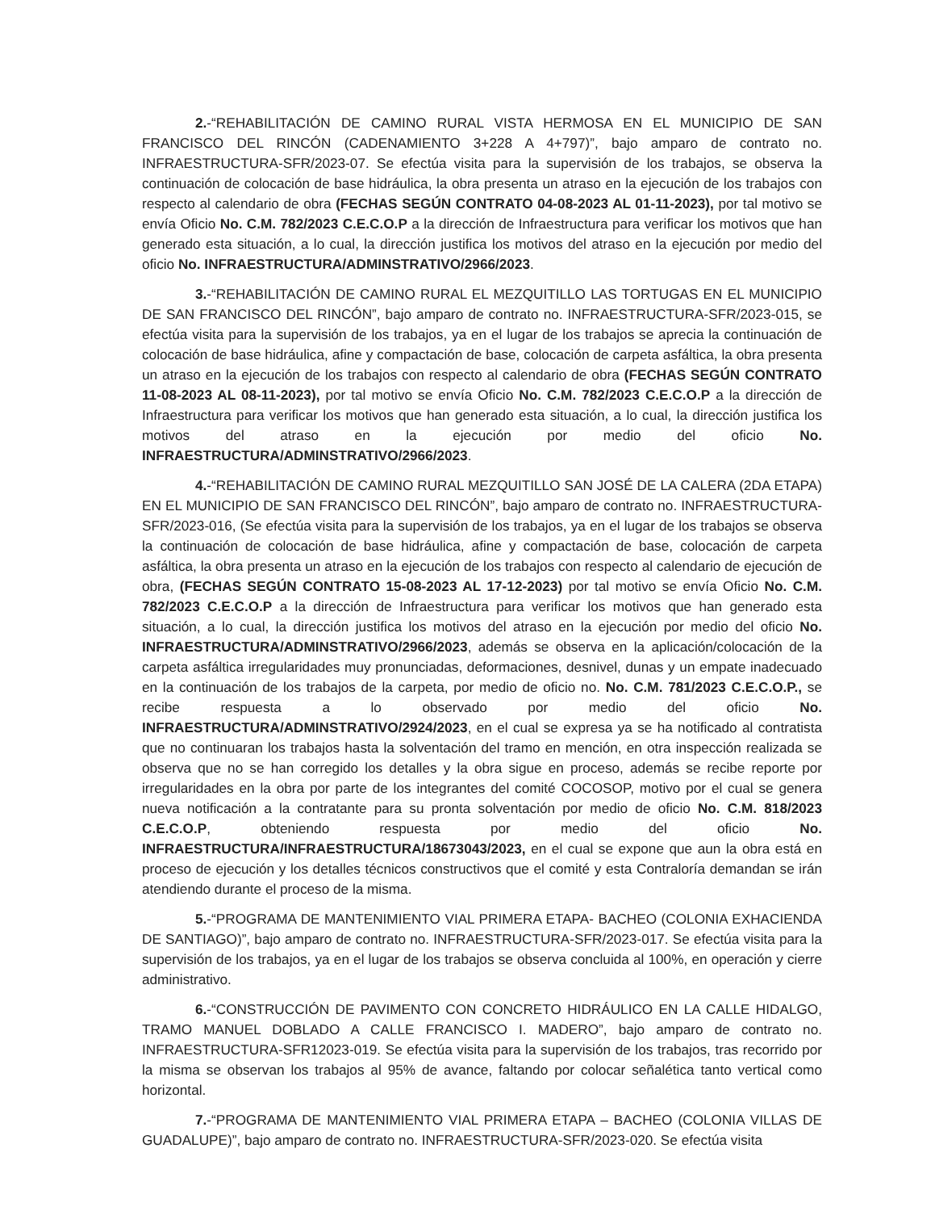2.-“REHABILITACIÓN DE CAMINO RURAL VISTA HERMOSA EN EL MUNICIPIO DE SAN FRANCISCO DEL RINCÓN (CADENAMIENTO 3+228 A 4+797)”, bajo amparo de contrato no. INFRAESTRUCTURA-SFR/2023-07. Se efectúa visita para la supervisión de los trabajos, se observa la continuación de colocación de base hidráulica, la obra presenta un atraso en la ejecución de los trabajos con respecto al calendario de obra (FECHAS SEGÚN CONTRATO 04-08-2023 AL 01-11-2023), por tal motivo se envía Oficio No. C.M. 782/2023 C.E.C.O.P a la dirección de Infraestructura para verificar los motivos que han generado esta situación, a lo cual, la dirección justifica los motivos del atraso en la ejecución por medio del oficio No. INFRAESTRUCTURA/ADMINSTRATIVO/2966/2023.
3.-“REHABILITACIÓN DE CAMINO RURAL EL MEZQUITILLO LAS TORTUGAS EN EL MUNICIPIO DE SAN FRANCISCO DEL RINCÓN”, bajo amparo de contrato no. INFRAESTRUCTURA-SFR/2023-015, se efectúa visita para la supervisión de los trabajos, ya en el lugar de los trabajos se aprecia la continuación de colocación de base hidráulica, afine y compactación de base, colocación de carpeta asfáltica, la obra presenta un atraso en la ejecución de los trabajos con respecto al calendario de obra (FECHAS SEGÚN CONTRATO 11-08-2023 AL 08-11-2023), por tal motivo se envía Oficio No. C.M. 782/2023 C.E.C.O.P a la dirección de Infraestructura para verificar los motivos que han generado esta situación, a lo cual, la dirección justifica los motivos del atraso en la ejecución por medio del oficio No. INFRAESTRUCTURA/ADMINSTRATIVO/2966/2023.
4.-“REHABILITACIÓN DE CAMINO RURAL MEZQUITILLO SAN JOSÉ DE LA CALERA (2DA ETAPA) EN EL MUNICIPIO DE SAN FRANCISCO DEL RINCÓN”, bajo amparo de contrato no. INFRAESTRUCTURA-SFR/2023-016, (Se efectúa visita para la supervisión de los trabajos, ya en el lugar de los trabajos se observa la continuación de colocación de base hidráulica, afine y compactación de base, colocación de carpeta asfáltica, la obra presenta un atraso en la ejecución de los trabajos con respecto al calendario de ejecución de obra, (FECHAS SEGÚN CONTRATO 15-08-2023 AL 17-12-2023) por tal motivo se envía Oficio No. C.M. 782/2023 C.E.C.O.P a la dirección de Infraestructura para verificar los motivos que han generado esta situación, a lo cual, la dirección justifica los motivos del atraso en la ejecución por medio del oficio No. INFRAESTRUCTURA/ADMINSTRATIVO/2966/2023, además se observa en la aplicación/colocación de la carpeta asfáltica irregularidades muy pronunciadas, deformaciones, desnivel, dunas y un empate inadecuado en la continuación de los trabajos de la carpeta, por medio de oficio no. No. C.M. 781/2023 C.E.C.O.P., se recibe respuesta a lo observado por medio del oficio No. INFRAESTRUCTURA/ADMINSTRATIVO/2924/2023, en el cual se expresa ya se ha notificado al contratista que no continuaran los trabajos hasta la solventación del tramo en mención, en otra inspección realizada se observa que no se han corregido los detalles y la obra sigue en proceso, además se recibe reporte por irregularidades en la obra por parte de los integrantes del comité COCOSOP, motivo por el cual se genera nueva notificación a la contratante para su pronta solventación por medio de oficio No. C.M. 818/2023 C.E.C.O.P, obteniendo respuesta por medio del oficio No. INFRAESTRUCTURA/INFRAESTRUCTURA/18673043/2023, en el cual se expone que aun la obra está en proceso de ejecución y los detalles técnicos constructivos que el comité y esta Contraloría demandan se irán atendiendo durante el proceso de la misma.
5.-“PROGRAMA DE MANTENIMIENTO VIAL PRIMERA ETAPA- BACHEO (COLONIA EXHACIENDA DE SANTIAGO)”, bajo amparo de contrato no. INFRAESTRUCTURA-SFR/2023-017. Se efectúa visita para la supervisión de los trabajos, ya en el lugar de los trabajos se observa concluida al 100%, en operación y cierre administrativo.
6.-“CONSTRUCCIÓN DE PAVIMENTO CON CONCRETO HIDRÁULICO EN LA CALLE HIDALGO, TRAMO MANUEL DOBLADO A CALLE FRANCISCO I. MADERO”, bajo amparo de contrato no. INFRAESTRUCTURA-SFR12023-019. Se efectúa visita para la supervisión de los trabajos, tras recorrido por la misma se observan los trabajos al 95% de avance, faltando por colocar señalética tanto vertical como horizontal.
7.-“PROGRAMA DE MANTENIMIENTO VIAL PRIMERA ETAPA – BACHEO (COLONIA VILLAS DE GUADALUPE)”, bajo amparo de contrato no. INFRAESTRUCTURA-SFR/2023-020. Se efectúa visita